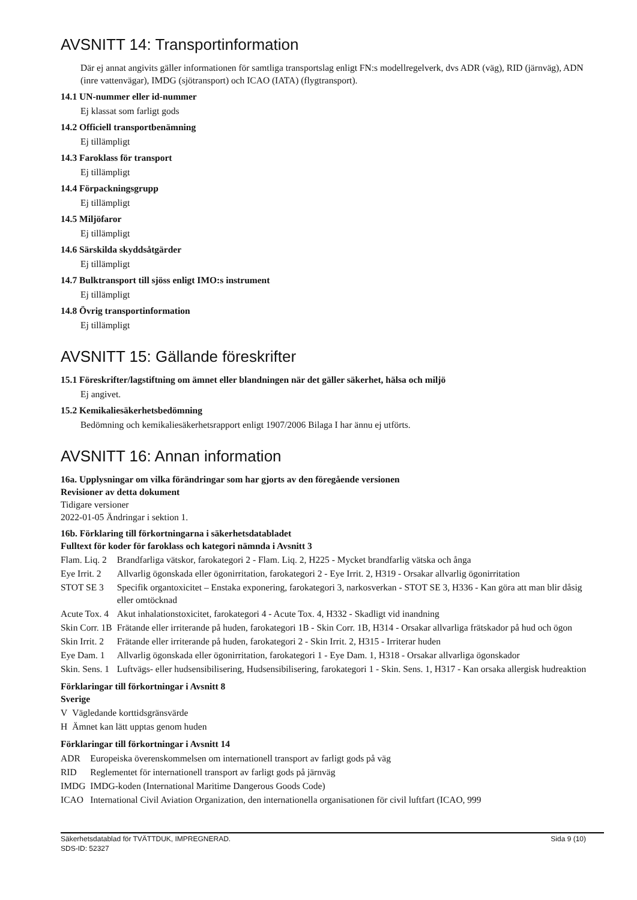AVSNITT 14: Transportinformation
Där ej annat angivits gäller informationen för samtliga transportslag enligt FN:s modellregelverk, dvs ADR (väg), RID (järnväg), ADN (inre vattenvägar), IMDG (sjötransport) och ICAO (IATA) (flygtransport).
14.1 UN-nummer eller id-nummer
Ej klassat som farligt gods
14.2 Officiell transportbenämning
Ej tillämpligt
14.3 Faroklass för transport
Ej tillämpligt
14.4 Förpackningsgrupp
Ej tillämpligt
14.5 Miljöfaror
Ej tillämpligt
14.6 Särskilda skyddsåtgärder
Ej tillämpligt
14.7 Bulktransport till sjöss enligt IMO:s instrument
Ej tillämpligt
14.8 Övrig transportinformation
Ej tillämpligt
AVSNITT 15: Gällande föreskrifter
15.1 Föreskrifter/lagstiftning om ämnet eller blandningen när det gäller säkerhet, hälsa och miljö
Ej angivet.
15.2 Kemikaliesäkerhetsbedömning
Bedömning och kemikaliesäkerhetsrapport enligt 1907/2006 Bilaga I har ännu ej utförts.
AVSNITT 16: Annan information
16a. Upplysningar om vilka förändringar som har gjorts av den föregående versionen
Revisioner av detta dokument
Tidigare versioner
2022-01-05 Ändringar i sektion 1.
16b. Förklaring till förkortningarna i säkerhetsdatabladet
Fulltext för koder för faroklass och kategori nämnda i Avsnitt 3
| Flam. Liq. 2 | Brandfarliga vätskor, farokategori 2 - Flam. Liq. 2, H225 - Mycket brandfarlig vätska och ånga |
| Eye Irrit. 2 | Allvarlig ögonskada eller ögonirritation, farokategori 2 - Eye Irrit. 2, H319 - Orsakar allvarlig ögonirritation |
| STOT SE 3 | Specifik organtoxicitet – Enstaka exponering, farokategori 3, narkosverkan - STOT SE 3, H336 - Kan göra att man blir dåsig eller omtöcknad |
| Acute Tox. 4 | Akut inhalationstoxicitet, farokategori 4 - Acute Tox. 4, H332 - Skadligt vid inandning |
| Skin Corr. 1B | Frätande eller irriterande på huden, farokategori 1B - Skin Corr. 1B, H314 - Orsakar allvarliga frätskador på hud och ögon |
| Skin Irrit. 2 | Frätande eller irriterande på huden, farokategori 2 - Skin Irrit. 2, H315 - Irriterar huden |
| Eye Dam. 1 | Allvarlig ögonskada eller ögonirritation, farokategori 1 - Eye Dam. 1, H318 - Orsakar allvarliga ögonskador |
| Skin. Sens. 1 | Luftvägs- eller hudsensibilisering, Hudsensibilisering, farokategori 1 - Skin. Sens. 1, H317 - Kan orsaka allergisk hudreaktion |
Förklaringar till förkortningar i Avsnitt 8
Sverige
| V | Vägledande korttidsgränsvärde |
| H | Ämnet kan lätt upptas genom huden |
Förklaringar till förkortningar i Avsnitt 14
| ADR | Europeiska överenskommelsen om internationell transport av farligt gods på väg |
| RID | Reglementet för internationell transport av farligt gods på järnväg |
| IMDG | IMDG-koden (International Maritime Dangerous Goods Code) |
| ICAO | International Civil Aviation Organization, den internationella organisationen för civil luftfart (ICAO, 999 |
Sida 9 (10) Säkerhetsdatablad för TVÄTTDUK, IMPREGNERAD.
SDS-ID: 52327